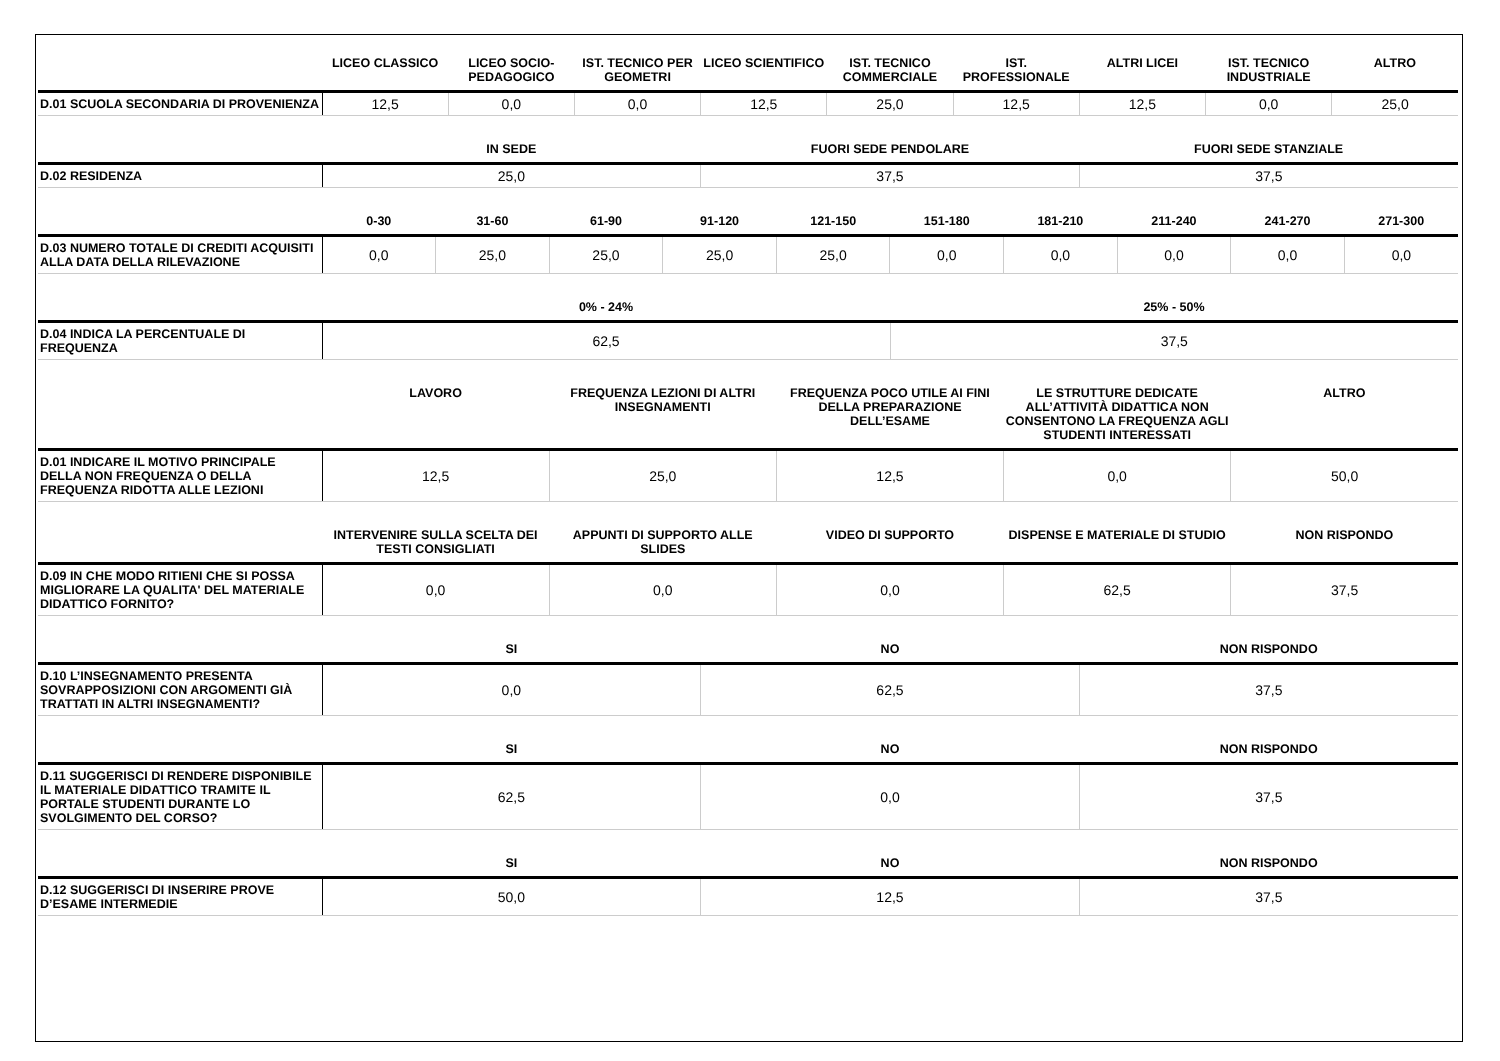| | LICEO CLASSICO | LICEO SOCIO-PEDAGOGICO | IST. TECNICO PER GEOMETRI | LICEO SCIENTIFICO | IST. TECNICO COMMERCIALE | IST. PROFESSIONALE | ALTRI LICEI | IST. TECNICO INDUSTRIALE | ALTRO |
| --- | --- | --- | --- | --- | --- | --- | --- | --- | --- |
| D.01 SCUOLA SECONDARIA DI PROVENIENZA | 12,5 | 0,0 | 0,0 | 12,5 | 25,0 | 12,5 | 12,5 | 0,0 | 25,0 |
| | IN SEDE | FUORI SEDE PENDOLARE | FUORI SEDE STANZIALE |
| --- | --- | --- | --- |
| D.02 RESIDENZA | 25,0 | 37,5 | 37,5 |
| | 0-30 | 31-60 | 61-90 | 91-120 | 121-150 | 151-180 | 181-210 | 211-240 | 241-270 | 271-300 |
| --- | --- | --- | --- | --- | --- | --- | --- | --- | --- | --- |
| D.03 NUMERO TOTALE DI CREDITI ACQUISITI ALLA DATA DELLA RILEVAZIONE | 0,0 | 25,0 | 25,0 | 25,0 | 25,0 | 0,0 | 0,0 | 0,0 | 0,0 | 0,0 |
| | 0% - 24% | 25% - 50% |
| --- | --- | --- |
| D.04 INDICA LA PERCENTUALE DI FREQUENZA | 62,5 | 37,5 |
| | LAVORO | FREQUENZA LEZIONI DI ALTRI INSEGNAMENTI | FREQUENZA POCO UTILE AI FINI DELLA PREPARAZIONE DELL’ESAME | LE STRUTTURE DEDICATE ALL’ATTIVITÀ DIDATTICA NON CONSENTONO LA FREQUENZA AGLI STUDENTI INTERESSATI | ALTRO |
| --- | --- | --- | --- | --- | --- |
| D.01 INDICARE IL MOTIVO PRINCIPALE DELLA NON FREQUENZA O DELLA FREQUENZA RIDOTTA ALLE LEZIONI | 12,5 | 25,0 | 12,5 | 0,0 | 50,0 |
| | INTERVENIRE SULLA SCELTA DEI TESTI CONSIGLIATI | APPUNTI DI SUPPORTO ALLE SLIDES | VIDEO DI SUPPORTO | DISPENSE E MATERIALE DI STUDIO | NON RISPONDO |
| --- | --- | --- | --- | --- | --- |
| D.09 IN CHE MODO RITIENI CHE SI POSSA MIGLIORARE LA QUALITA' DEL MATERIALE DIDATTICO FORNITO? | 0,0 | 0,0 | 0,0 | 62,5 | 37,5 |
| | SI | NO | NON RISPONDO |
| --- | --- | --- | --- |
| D.10 L’INSEGNAMENTO PRESENTA SOVRAPPOSIZIONI CON ARGOMENTI GIÀ TRATTATI IN ALTRI INSEGNAMENTI? | 0,0 | 62,5 | 37,5 |
| | SI | NO | NON RISPONDO |
| --- | --- | --- | --- |
| D.11 SUGGERISCI DI RENDERE DISPONIBILE IL MATERIALE DIDATTICO TRAMITE IL PORTALE STUDENTI DURANTE LO SVOLGIMENTO DEL CORSO? | 62,5 | 0,0 | 37,5 |
| | SI | NO | NON RISPONDO |
| --- | --- | --- | --- |
| D.12 SUGGERISCI DI INSERIRE PROVE D’ESAME INTERMEDIE | 50,0 | 12,5 | 37,5 |